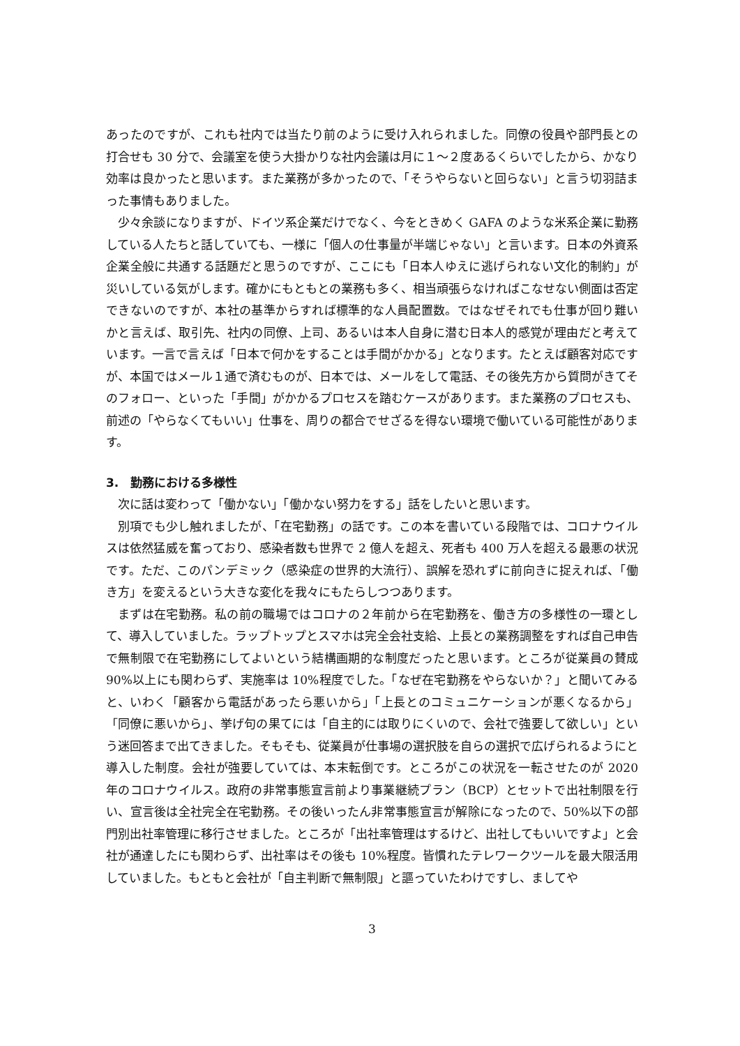あったのですが、これも社内では当たり前のように受け入れられました。同僚の役員や部門長との打合せも 30 分で、会議室を使う大掛かりな社内会議は月に１～２度あるくらいでしたから、かなり効率は良かったと思います。また業務が多かったので、「そうやらないと回らない」と言う切羽詰まった事情もありました。
少々余談になりますが、ドイツ系企業だけでなく、今をときめく GAFA のような米系企業に勤務している人たちと話していても、一様に「個人の仕事量が半端じゃない」と言います。日本の外資系企業全般に共通する話題だと思うのですが、ここにも「日本人ゆえに逃げられない文化的制約」が災いしている気がします。確かにもともとの業務も多く、相当頑張らなければこなせない側面は否定できないのですが、本社の基準からすれば標準的な人員配置数。ではなぜそれでも仕事が回り難いかと言えば、取引先、社内の同僚、上司、あるいは本人自身に潜む日本人的感覚が理由だと考えています。一言で言えば「日本で何かをすることは手間がかかる」となります。たとえば顧客対応ですが、本国ではメール１通で済むものが、日本では、メールをして電話、その後先方から質問がきてそのフォロー、といった「手間」がかかるプロセスを踏むケースがあります。また業務のプロセスも、前述の「やらなくてもいい」仕事を、周りの都合でせざるを得ない環境で働いている可能性があります。
3.　勤務における多様性
次に話は変わって「働かない」「働かない努力をする」話をしたいと思います。
別項でも少し触れましたが、「在宅勤務」の話です。この本を書いている段階では、コロナウイルスは依然猛威を奮っており、感染者数も世界で 2 億人を超え、死者も 400 万人を超える最悪の状況です。ただ、このパンデミック（感染症の世界的大流行）、誤解を恐れずに前向きに捉えれば、「働き方」を変えるという大きな変化を我々にもたらしつつあります。
まずは在宅勤務。私の前の職場ではコロナの２年前から在宅勤務を、働き方の多様性の一環として、導入していました。ラップトップとスマホは完全会社支給、上長との業務調整をすれば自己申告で無制限で在宅勤務にしてよいという結構画期的な制度だったと思います。ところが従業員の賛成 90%以上にも関わらず、実施率は 10%程度でした。「なぜ在宅勤務をやらないか？」と聞いてみると、いわく「顧客から電話があったら悪いから」「上長とのコミュニケーションが悪くなるから」「同僚に悪いから」、挙げ句の果てには「自主的には取りにくいので、会社で強要して欲しい」という迷回答まで出てきました。そもそも、従業員が仕事場の選択肢を自らの選択で広げられるようにと導入した制度。会社が強要していては、本末転倒です。ところがこの状況を一転させたのが 2020 年のコロナウイルス。政府の非常事態宣言前より事業継続プラン（BCP）とセットで出社制限を行い、宣言後は全社完全在宅勤務。その後いったん非常事態宣言が解除になったので、50%以下の部門別出社率管理に移行させました。ところが「出社率管理はするけど、出社してもいいですよ」と会社が通達したにも関わらず、出社率はその後も 10%程度。皆慣れたテレワークツールを最大限活用していました。もともと会社が「自主判断で無制限」と謳っていたわけですし、ましてや
3